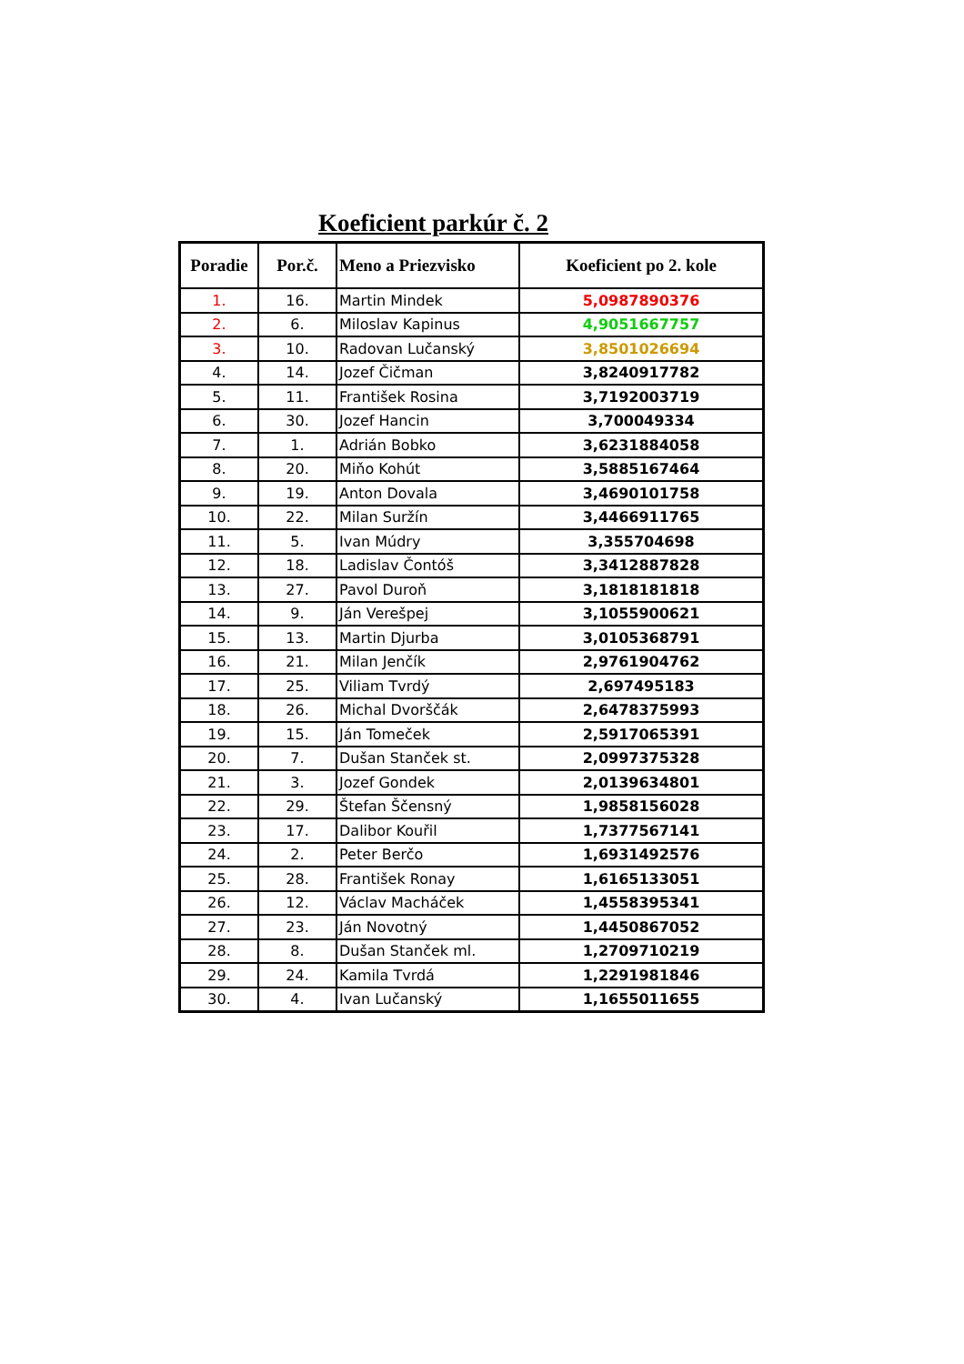Koeficient parkúr č. 2
| Poradie | Por.č. | Meno a Priezvisko | Koeficient po 2. kole |
| --- | --- | --- | --- |
| 1. | 16. | Martin Mindek | 5,0987890376 |
| 2. | 6. | Miloslav Kapinus | 4,9051667757 |
| 3. | 10. | Radovan Lučanský | 3,8501026694 |
| 4. | 14. | Jozef Čičman | 3,8240917782 |
| 5. | 11. | František Rosina | 3,7192003719 |
| 6. | 30. | Jozef Hancin | 3,700049334 |
| 7. | 1. | Adrián Bobko | 3,6231884058 |
| 8. | 20. | Miňo Kohút | 3,5885167464 |
| 9. | 19. | Anton Dovala | 3,4690101758 |
| 10. | 22. | Milan Suržín | 3,4466911765 |
| 11. | 5. | Ivan Múdry | 3,355704698 |
| 12. | 18. | Ladislav Čontóš | 3,3412887828 |
| 13. | 27. | Pavol Duroň | 3,1818181818 |
| 14. | 9. | Ján Verešpej | 3,1055900621 |
| 15. | 13. | Martin Djurba | 3,0105368791 |
| 16. | 21. | Milan Jenčík | 2,9761904762 |
| 17. | 25. | Viliam Tvrdý | 2,697495183 |
| 18. | 26. | Michal Dvorščák | 2,6478375993 |
| 19. | 15. | Ján Tomeček | 2,5917065391 |
| 20. | 7. | Dušan Stanček st. | 2,0997375328 |
| 21. | 3. | Jozef Gondek | 2,0139634801 |
| 22. | 29. | Štefan Ščensný | 1,9858156028 |
| 23. | 17. | Dalibor Kouřil | 1,7377567141 |
| 24. | 2. | Peter Berčo | 1,6931492576 |
| 25. | 28. | František Ronay | 1,6165133051 |
| 26. | 12. | Václav Macháček | 1,4558395341 |
| 27. | 23. | Ján Novotný | 1,4450867052 |
| 28. | 8. | Dušan Stanček ml. | 1,2709710219 |
| 29. | 24. | Kamila Tvrdá | 1,2291981846 |
| 30. | 4. | Ivan Lučanský | 1,1655011655 |